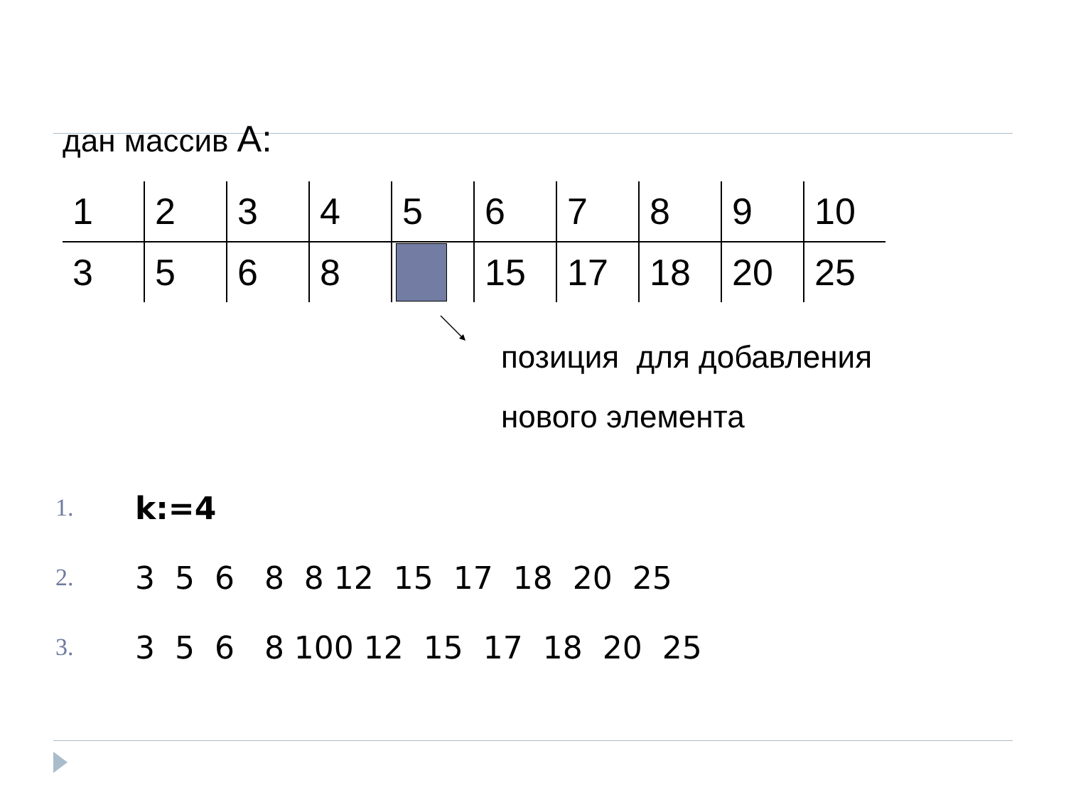дан массив А:
| 1 | 2 | 3 | 4 | 5 | 6 | 7 | 8 | 9 | 10 |
| 3 | 5 | 6 | 8 | | 15 | 17 | 18 | 20 | 25 |
позиция для добавления
нового элемента
1. k:=4
2. 3 5 6 8 8 12 15 17 18 20 25
3. 3 5 6 8 100 12 15 17 18 20 25